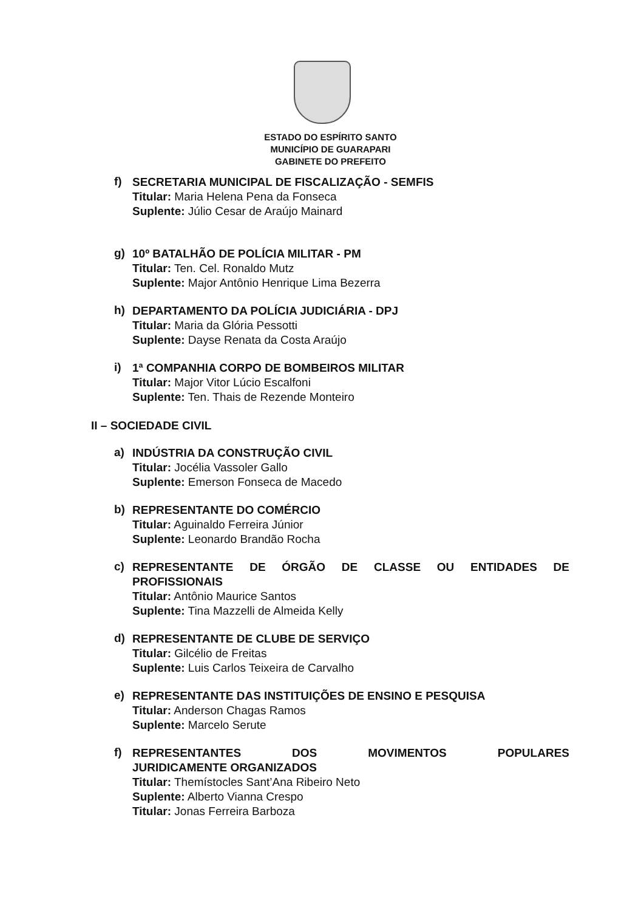ESTADO DO ESPÍRITO SANTO
MUNICÍPIO DE GUARAPARI
GABINETE DO PREFEITO
f)
SECRETARIA MUNICIPAL DE FISCALIZAÇÃO - SEMFIS
Titular: Maria Helena Pena da Fonseca
Suplente: Júlio Cesar de Araújo Mainard
g)
10º BATALHÃO DE POLÍCIA MILITAR - PM
Titular: Ten. Cel. Ronaldo Mutz
Suplente: Major Antônio Henrique Lima Bezerra
h)
DEPARTAMENTO DA POLÍCIA JUDICIÁRIA - DPJ
Titular: Maria da Glória Pessotti
Suplente: Dayse Renata da Costa Araújo
i)
1ª COMPANHIA CORPO DE BOMBEIROS MILITAR
Titular: Major Vitor Lúcio Escalfoni
Suplente: Ten. Thais de Rezende Monteiro
II – SOCIEDADE CIVIL
a)
INDÚSTRIA DA CONSTRUÇÃO CIVIL
Titular: Jocélia Vassoler Gallo
Suplente: Emerson Fonseca de Macedo
b)
REPRESENTANTE DO COMÉRCIO
Titular: Aguinaldo Ferreira Júnior
Suplente: Leonardo Brandão Rocha
c)
REPRESENTANTE DE ÓRGÃO DE CLASSE OU ENTIDADES DE
PROFISSIONAIS
Titular: Antônio Maurice Santos
Suplente: Tina Mazzelli de Almeida Kelly
d)
REPRESENTANTE DE CLUBE DE SERVIÇO
Titular: Gilcélio de Freitas
Suplente: Luis Carlos Teixeira de Carvalho
e)
REPRESENTANTE DAS INSTITUIÇÕES DE ENSINO E PESQUISA
Titular: Anderson Chagas Ramos
Suplente: Marcelo Serute
f)
REPRESENTANTES DOS MOVIMENTOS POPULARES
JURIDICAMENTE ORGANIZADOS
Titular: Themístocles Sant’Ana Ribeiro Neto
Suplente: Alberto Vianna Crespo
Titular: Jonas Ferreira Barboza